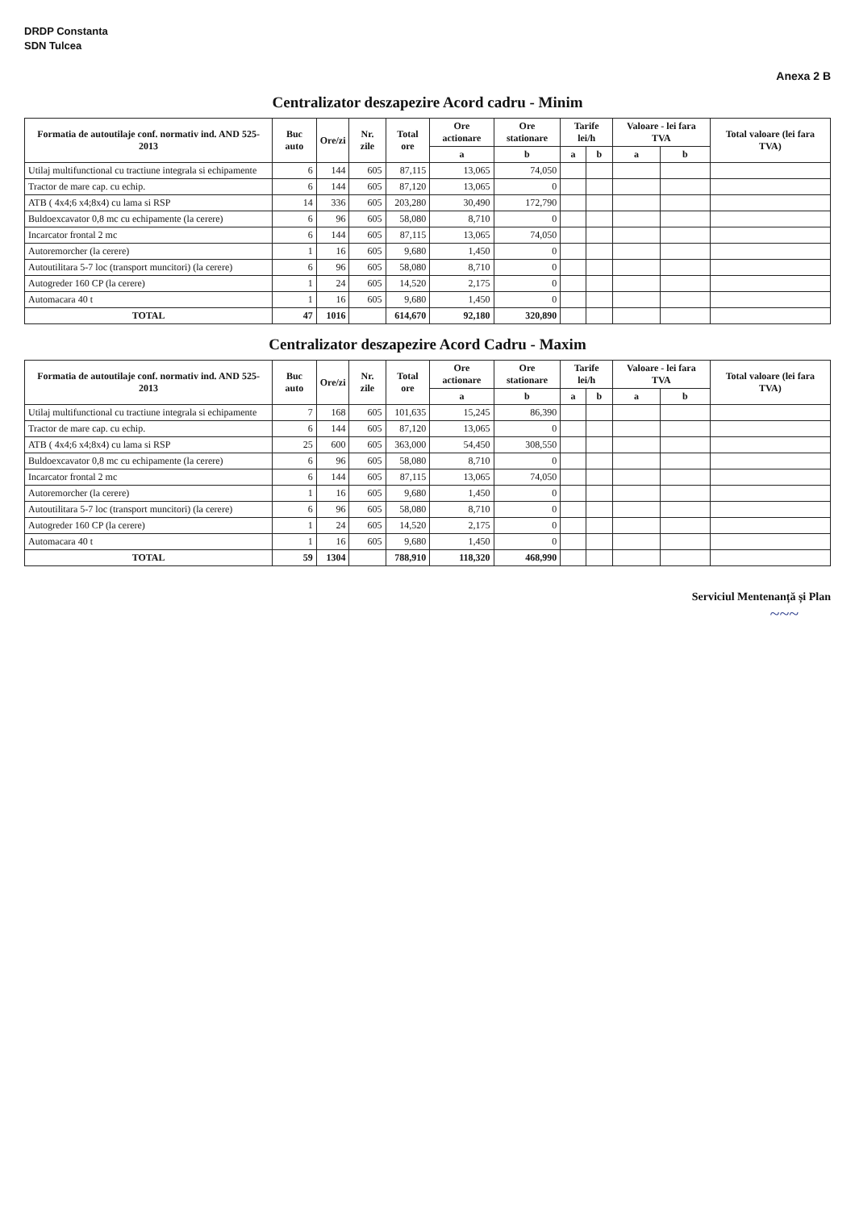DRDP Constanta
SDN Tulcea
Anexa 2 B
Centralizator deszapezire Acord cadru - Minim
| Formatia de autoutilaje conf. normativ ind. AND 525-2013 | Buc auto | Ore/zi | Nr. zile | Total ore | Ore actionare | Ore stationare | Tarife lei/h | | Valoare - lei fara TVA | | Total valoare (lei fara TVA) |
| --- | --- | --- | --- | --- | --- | --- | --- | --- | --- | --- | --- |
| | | | | | a | b | a | b | a | b | |
| Utilaj multifunctional cu tractiune integrala si echipamente | 6 | 144 | 605 | 87,115 | 13,065 | 74,050 | | | | | |
| Tractor de mare cap. cu echip. | 6 | 144 | 605 | 87,120 | 13,065 | 0 | | | | | |
| ATB ( 4x4;6 x4;8x4) cu lama si RSP | 14 | 336 | 605 | 203,280 | 30,490 | 172,790 | | | | | |
| Buldoexcavator 0,8 mc cu echipamente (la cerere) | 6 | 96 | 605 | 58,080 | 8,710 | 0 | | | | | |
| Incarcator frontal 2 mc | 6 | 144 | 605 | 87,115 | 13,065 | 74,050 | | | | | |
| Autoremorcher (la cerere) | 1 | 16 | 605 | 9,680 | 1,450 | 0 | | | | | |
| Autoutilitara 5-7 loc (transport muncitori) (la cerere) | 6 | 96 | 605 | 58,080 | 8,710 | 0 | | | | | |
| Autogreder 160 CP (la cerere) | 1 | 24 | 605 | 14,520 | 2,175 | 0 | | | | | |
| Automacara 40 t | 1 | 16 | 605 | 9,680 | 1,450 | 0 | | | | | |
| TOTAL | 47 | 1016 | | 614,670 | 92,180 | 320,890 | | | | | |
Centralizator deszapezire Acord Cadru - Maxim
| Formatia de autoutilaje conf. normativ ind. AND 525-2013 | Buc auto | Ore/zi | Nr. zile | Total ore | Ore actionare | Ore stationare | Tarife lei/h | | Valoare - lei fara TVA | | Total valoare (lei fara TVA) |
| --- | --- | --- | --- | --- | --- | --- | --- | --- | --- | --- | --- |
| | | | | | a | b | a | b | a | b | |
| Utilaj multifunctional cu tractiune integrala si echipamente | 7 | 168 | 605 | 101,635 | 15,245 | 86,390 | | | | | |
| Tractor de mare cap. cu echip. | 6 | 144 | 605 | 87,120 | 13,065 | 0 | | | | | |
| ATB ( 4x4;6 x4;8x4) cu lama si RSP | 25 | 600 | 605 | 363,000 | 54,450 | 308,550 | | | | | |
| Buldoexcavator 0,8 mc cu echipamente (la cerere) | 6 | 96 | 605 | 58,080 | 8,710 | 0 | | | | | |
| Incarcator frontal 2 mc | 6 | 144 | 605 | 87,115 | 13,065 | 74,050 | | | | | |
| Autoremorcher (la cerere) | 1 | 16 | 605 | 9,680 | 1,450 | 0 | | | | | |
| Autoutilitara 5-7 loc (transport muncitori) (la cerere) | 6 | 96 | 605 | 58,080 | 8,710 | 0 | | | | | |
| Autogreder 160 CP (la cerere) | 1 | 24 | 605 | 14,520 | 2,175 | 0 | | | | | |
| Automacara 40 t | 1 | 16 | 605 | 9,680 | 1,450 | 0 | | | | | |
| TOTAL | 59 | 1304 | | 788,910 | 118,320 | 468,990 | | | | | |
Serviciul Mentenanță și Plan
~~~